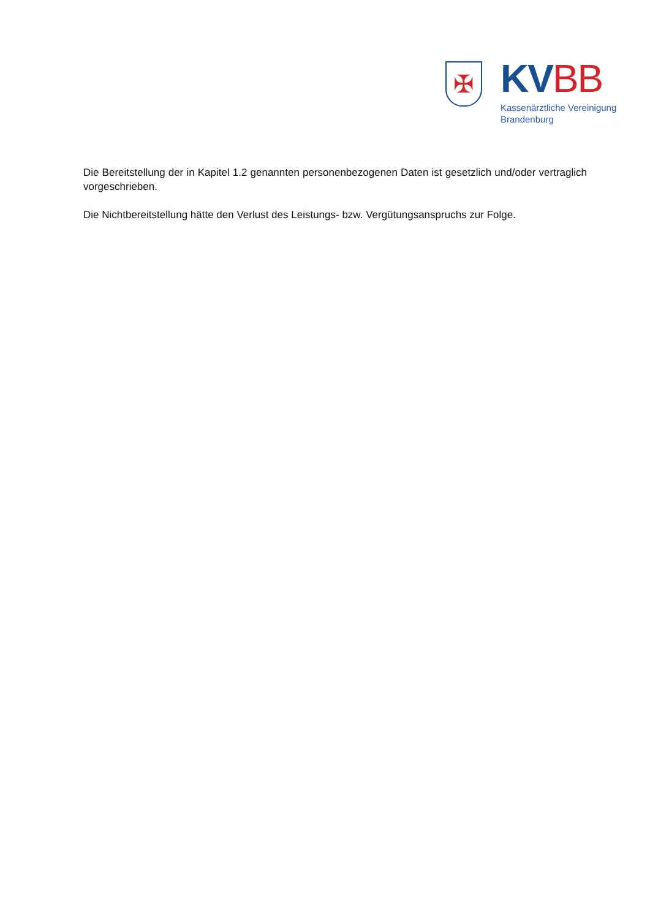✠
KV BB
Kassenärztliche Vereinigung
Brandenburg
Die Bereitstellung der in Kapitel 1.2 genannten personenbezogenen Daten ist gesetzlich und/oder vertraglich vorgeschrieben.
Die Nichtbereitstellung hätte den Verlust des Leistungs- bzw. Vergütungsanspruchs zur Folge.